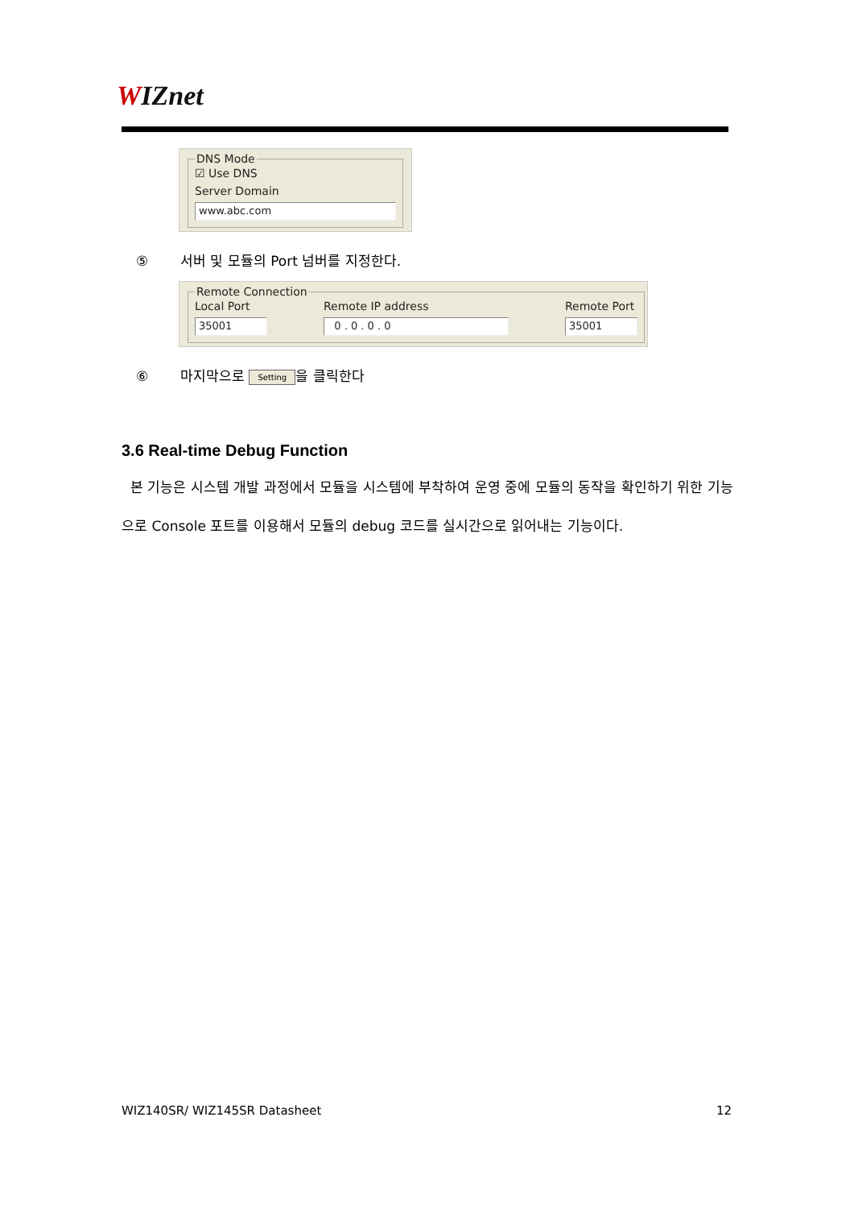WIZnet
DNS Mode
☑ Use DNS
Server Domain
www.abc.com
⑤ 서버 및 모듈의 Port 넘버를 지정한다.
Remote Connection
Local Port
35001
Remote IP address
0 . 0 . 0 . 0
Remote Port
35001
⑥ 마지막으로 Setting 을 클릭한다
3.6 Real-time Debug Function
본 기능은 시스템 개발 과정에서 모듈을 시스템에 부착하여 운영 중에 모듈의 동작을 확인하기 위한 기능으로 Console 포트를 이용해서 모듈의 debug 코드를 실시간으로 읽어내는 기능이다.
WIZ140SR/ WIZ145SR Datasheet 12